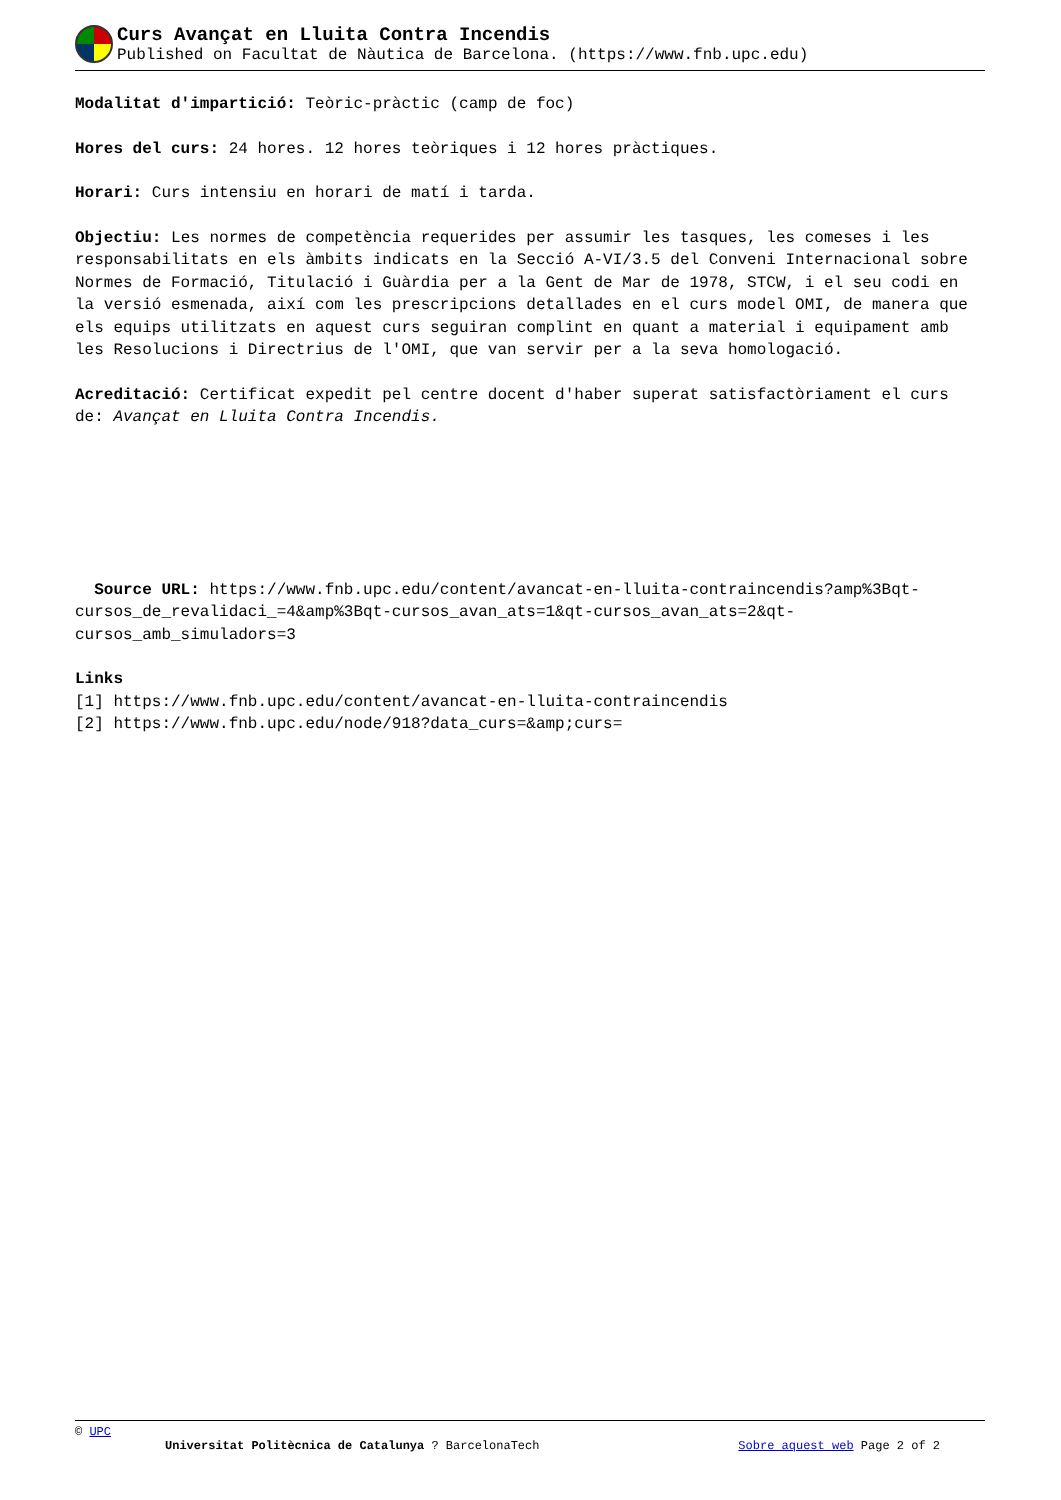Curs Avançat en Lluita Contra Incendis
Published on Facultat de Nàutica de Barcelona. (https://www.fnb.upc.edu)
Modalitat d'impartició: Teòric-pràctic (camp de foc)
Hores del curs: 24 hores. 12 hores teòriques i 12 hores pràctiques.
Horari: Curs intensiu en horari de matí i tarda.
Objectiu: Les normes de competència requerides per assumir les tasques, les comeses i les responsabilitats en els àmbits indicats en la Secció A-VI/3.5 del Conveni Internacional sobre Normes de Formació, Titulació i Guàrdia per a la Gent de Mar de 1978, STCW, i el seu codi en la versió esmenada, així com les prescripcions detallades en el curs model OMI, de manera que els equips utilitzats en aquest curs seguiran complint en quant a material i equipament amb les Resolucions i Directrius de l'OMI, que van servir per a la seva homologació.
Acreditació: Certificat expedit pel centre docent d'haber superat satisfactòriament el curs de: Avançat en Lluita Contra Incendis.
Source URL: https://www.fnb.upc.edu/content/avancat-en-lluita-contraincendis?amp%3Bqt-cursos_de_revalidaci_=4&amp%3Bqt-cursos_avan_ats=1&qt-cursos_avan_ats=2&qt-cursos_amb_simuladors=3
Links
[1] https://www.fnb.upc.edu/content/avancat-en-lluita-contraincendis
[2] https://www.fnb.upc.edu/node/918?data_curs=&amp;curs=
© UPC
Universitat Politècnica de Catalunya ? BarcelonaTech Sobre aquest web Page 2 of 2